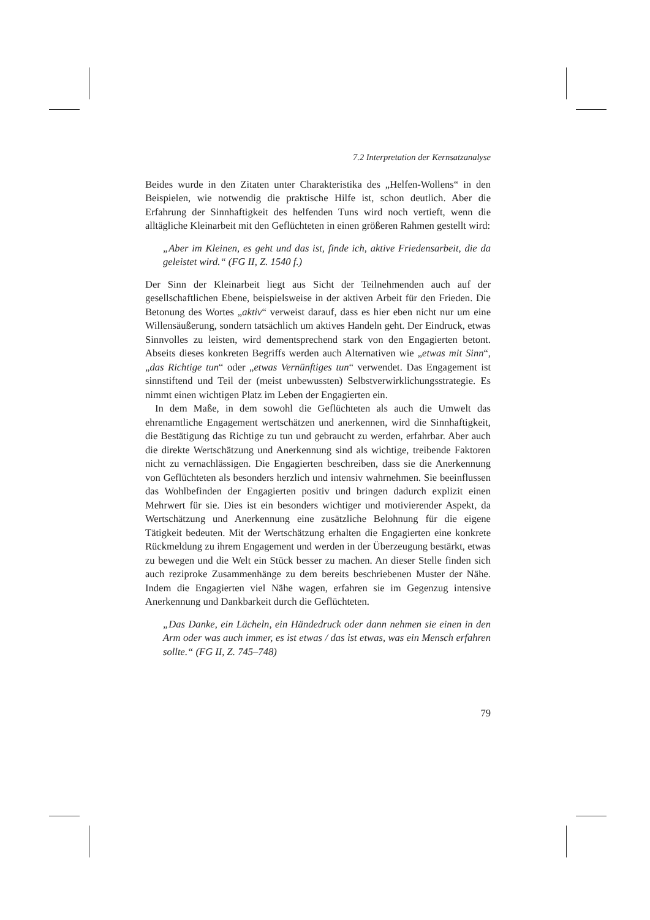7.2 Interpretation der Kernsatzanalyse
Beides wurde in den Zitaten unter Charakteristika des „Helfen-Wollens“ in den Beispielen, wie notwendig die praktische Hilfe ist, schon deutlich. Aber die Erfahrung der Sinnhaftigkeit des helfenden Tuns wird noch vertieft, wenn die alltägliche Kleinarbeit mit den Geflüchteten in einen größeren Rahmen gestellt wird:
„Aber im Kleinen, es geht und das ist, finde ich, aktive Friedensarbeit, die da geleistet wird.“ (FG II, Z. 1540 f.)
Der Sinn der Kleinarbeit liegt aus Sicht der Teilnehmenden auch auf der gesellschaftlichen Ebene, beispielsweise in der aktiven Arbeit für den Frieden. Die Betonung des Wortes „aktiv“ verweist darauf, dass es hier eben nicht nur um eine Willensäußerung, sondern tatsächlich um aktives Handeln geht. Der Eindruck, etwas Sinnvolles zu leisten, wird dementsprechend stark von den Engagierten betont. Abseits dieses konkreten Begriffs werden auch Alternativen wie „etwas mit Sinn“, „das Richtige tun“ oder „etwas Vernünftiges tun“ verwendet. Das Engagement ist sinnstiftend und Teil der (meist unbewussten) Selbstverwirklichungsstrategie. Es nimmt einen wichtigen Platz im Leben der Engagierten ein.
In dem Maße, in dem sowohl die Geflüchteten als auch die Umwelt das ehrenamtliche Engagement wertschätzen und anerkennen, wird die Sinnhaftigkeit, die Bestätigung das Richtige zu tun und gebraucht zu werden, erfahrbar. Aber auch die direkte Wertschätzung und Anerkennung sind als wichtige, treibende Faktoren nicht zu vernachlässigen. Die Engagierten beschreiben, dass sie die Anerkennung von Geflüchteten als besonders herzlich und intensiv wahrnehmen. Sie beeinflussen das Wohlbefinden der Engagierten positiv und bringen dadurch explizit einen Mehrwert für sie. Dies ist ein besonders wichtiger und motivierender Aspekt, da Wertschätzung und Anerkennung eine zusätzliche Belohnung für die eigene Tätigkeit bedeuten. Mit der Wertschätzung erhalten die Engagierten eine konkrete Rückmeldung zu ihrem Engagement und werden in der Überzeugung bestärkt, etwas zu bewegen und die Welt ein Stück besser zu machen. An dieser Stelle finden sich auch reziproke Zusammenhänge zu dem bereits beschriebenen Muster der Nähe. Indem die Engagierten viel Nähe wagen, erfahren sie im Gegenzug intensive Anerkennung und Dankbarkeit durch die Geflüchteten.
„Das Danke, ein Lächeln, ein Händedruck oder dann nehmen sie einen in den Arm oder was auch immer, es ist etwas / das ist etwas, was ein Mensch erfahren sollte.“ (FG II, Z. 745–748)
79